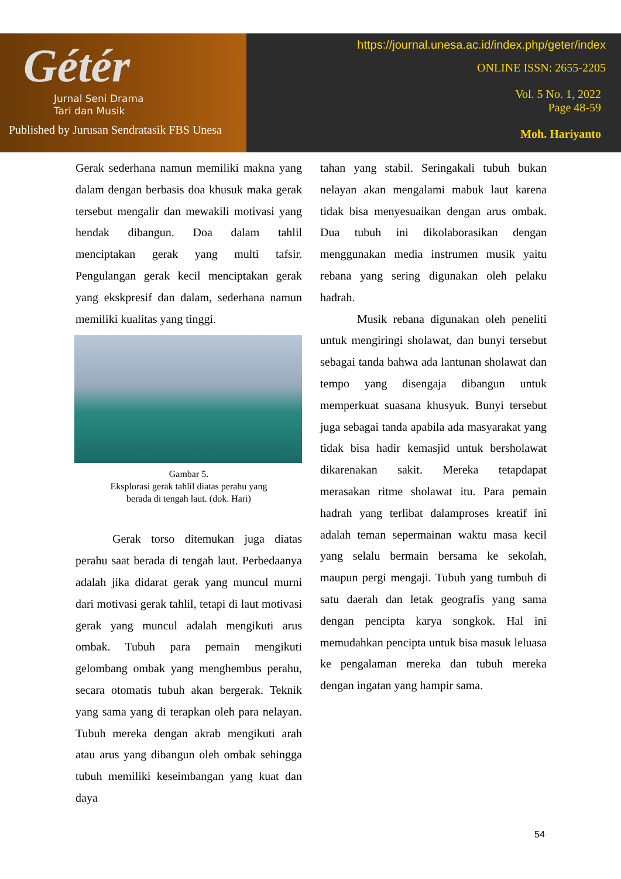Gétér
Jurnal Seni Drama
Tari dan Musik
Published by Jurusan Sendratasik FBS Unesa
https://journal.unesa.ac.id/index.php/geter/index
ONLINE ISSN: 2655-2205
Vol. 5 No. 1, 2022
Page 48-59
Moh. Hariyanto
Gerak sederhana namun memiliki makna yang dalam dengan berbasis doa khusuk maka gerak tersebut mengalir dan mewakili motivasi yang hendak dibangun. Doa dalam tahlil menciptakan gerak yang multi tafsir. Pengulangan gerak kecil menciptakan gerak yang ekskpresif dan dalam, sederhana namun memiliki kualitas yang tinggi.
Gambar 5.
Eksplorasi gerak tahlil diatas perahu yang
berada di tengah laut. (dok. Hari)
Gerak torso ditemukan juga diatas perahu saat berada di tengah laut. Perbedaanya adalah jika didarat gerak yang muncul murni dari motivasi gerak tahlil, tetapi di laut motivasi gerak yang muncul adalah mengikuti arus ombak. Tubuh para pemain mengikuti gelombang ombak yang menghembus perahu, secara otomatis tubuh akan bergerak. Teknik yang sama yang di terapkan oleh para nelayan. Tubuh mereka dengan akrab mengikuti arah atau arus yang dibangun oleh ombak sehingga tubuh memiliki keseimbangan yang kuat dan daya
tahan yang stabil. Seringakali tubuh bukan nelayan akan mengalami mabuk laut karena tidak bisa menyesuaikan dengan arus ombak. Dua tubuh ini dikolaborasikan dengan menggunakan media instrumen musik yaitu rebana yang sering digunakan oleh pelaku hadrah.
Musik rebana digunakan oleh peneliti untuk mengiringi sholawat, dan bunyi tersebut sebagai tanda bahwa ada lantunan sholawat dan tempo yang disengaja dibangun untuk memperkuat suasana khusyuk. Bunyi tersebut juga sebagai tanda apabila ada masyarakat yang tidak bisa hadir kemasjid untuk bersholawat dikarenakan sakit. Mereka tetapdapat merasakan ritme sholawat itu. Para pemain hadrah yang terlibat dalamproses kreatif ini adalah teman sepermainan waktu masa kecil yang selalu bermain bersama ke sekolah, maupun pergi mengaji. Tubuh yang tumbuh di satu daerah dan letak geografis yang sama dengan pencipta karya songkok. Hal ini memudahkan pencipta untuk bisa masuk leluasa ke pengalaman mereka dan tubuh mereka dengan ingatan yang hampir sama.
54